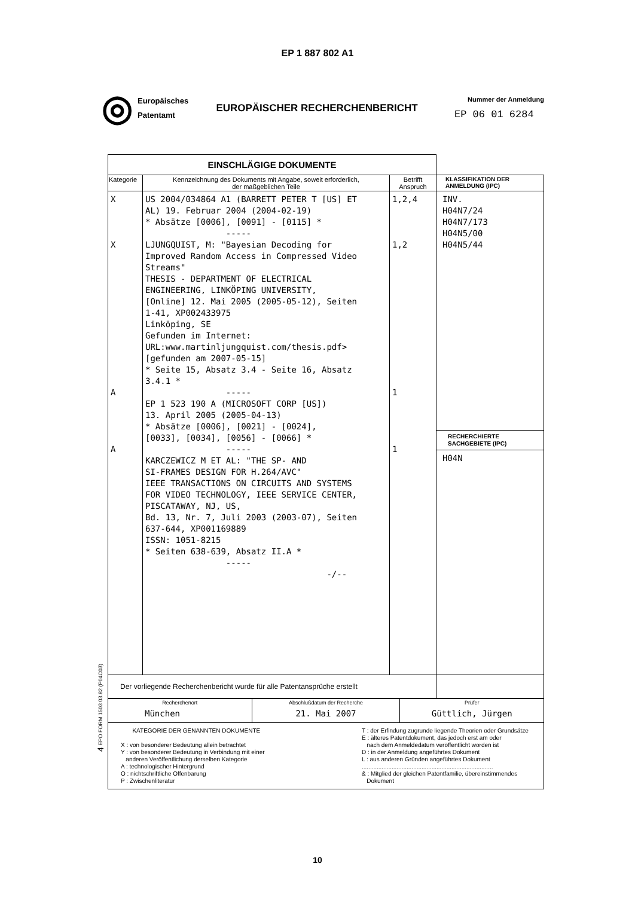EP 1 887 802 A1
◎
Europäisches
Patentamt
EUROPÄISCHER RECHERCHENBERICHT
Nummer der Anmeldung
EP 06 01 6284
| EINSCHLÄGIGE DOKUMENTE | | | |
| Kategorie | Kennzeichnung des Dokuments mit Angabe, soweit erforderlich, der maßgeblichen Teile | Betrifft Anspruch | KLASSIFIKATION DER ANMELDUNG (IPC) |
| X X A A | US 2004/034864 A1 (BARRETT PETER T [US] ET AL) 19. Februar 2004 (2004-02-19) * Absätze [0006], [0091] - [0115] * ----- LJUNGQUIST, M: "Bayesian Decoding for Improved Random Access in Compressed Video Streams" THESIS - DEPARTMENT OF ELECTRICAL ENGINEERING, LINKÖPING UNIVERSITY, [Online] 12. Mai 2005 (2005-05-12), Seiten 1-41, XP002433975 Linköping, SE Gefunden im Internet: URL:www.martinljungquist.com/thesis.pdf> [gefunden am 2007-05-15] * Seite 15, Absatz 3.4 - Seite 16, Absatz 3.4.1 * ----- EP 1 523 190 A (MICROSOFT CORP [US]) 13. April 2005 (2005-04-13) * Absätze [0006], [0021] - [0024], [0033], [0034], [0056] - [0066] * ----- KARCZEWICZ M ET AL: "THE SP- AND SI-FRAMES DESIGN FOR H.264/AVC" IEEE TRANSACTIONS ON CIRCUITS AND SYSTEMS FOR VIDEO TECHNOLOGY, IEEE SERVICE CENTER, PISCATAWAY, NJ, US, Bd. 13, Nr. 7, Juli 2003 (2003-07), Seiten 637-644, XP001169889 ISSN: 1051-8215 * Seiten 638-639, Absatz II.A * ----- -/-- | 1,2,4 1,2 1 1 | INV. H04N7/24 H04N7/173 H04N5/00 H04N5/44 RECHERCHIERTE SACHGEBIETE (IPC) H04N |
| Der vorliegende Recherchenbericht wurde für alle Patentansprüche erstellt | | | |
| Recherchenort München | Abschlußdatum der Recherche 21. Mai 2007 | Prüfer Güttlich, Jürgen |
| KATEGORIE DER GENANNTEN DOKUMENTE X : von besonderer Bedeutung allein betrachtet Y : von besonderer Bedeutung in Verbindung mit einer anderen Veröffentlichung derselben Kategorie A : technologischer Hintergrund O : nichtschriftliche Offenbarung P : Zwischenliteratur T : der Erfindung zugrunde liegende Theorien oder Grundsätze E : älteres Patentdokument, das jedoch erst am oder nach dem Anmeldedatum veröffentlicht worden ist D : in der Anmeldung angeführtes Dokument L : aus anderen Gründen angeführtes Dokument ............................................................................... & : Mitglied der gleichen Patentfamilie, übereinstimmendes Dokument | | |
4 EPO FORM 1503 03.82 (P04C03)
10